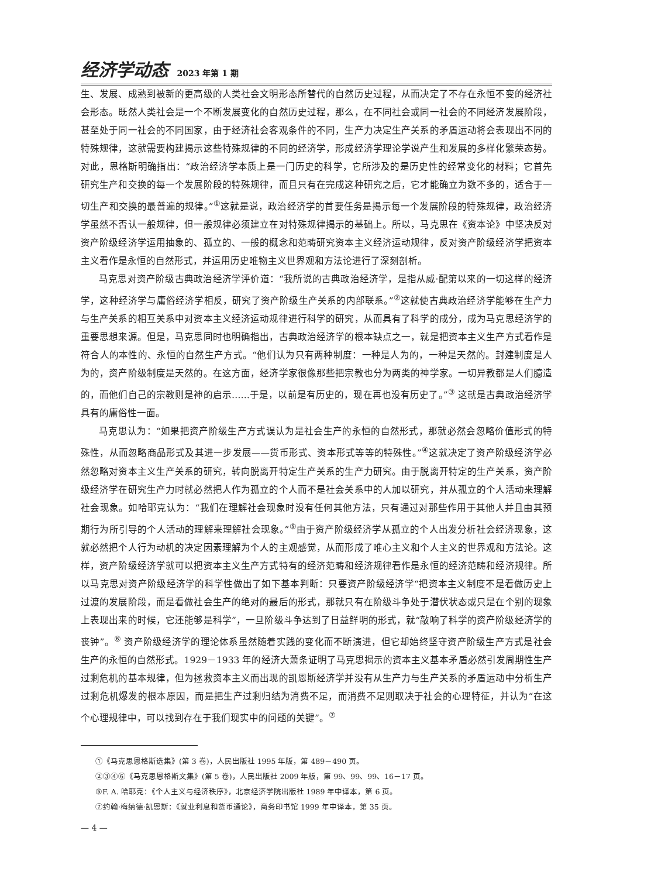经济学动态 2023 年第 1 期
生、发展、成熟到被新的更高级的人类社会文明形态所替代的自然历史过程，从而决定了不存在永恒不变的经济社会形态。既然人类社会是一个不断发展变化的自然历史过程，那么，在不同社会或同一社会的不同经济发展阶段，甚至处于同一社会的不同国家，由于经济社会客观条件的不同，生产力决定生产关系的矛盾运动将会表现出不同的特殊规律，这就需要构建揭示这些特殊规律的不同的经济学，形成经济学理论学说产生和发展的多样化繁荣态势。对此，恩格斯明确指出：“政治经济学本质上是一门历史的科学，它所涉及的是历史性的经常变化的材料；它首先研究生产和交换的每一个发展阶段的特殊规律，而且只有在完成这种研究之后，它才能确立为数不多的，适合于一切生产和交换的最普遍的规律。”<sup>①</sup>这就是说，政治经济学的首要任务是揭示每一个发展阶段的特殊规律，政治经济学虽然不否认一般规律，但一般规律必须建立在对特殊规律揭示的基础上。所以，马克思在《资本论》中坚决反对资产阶级经济学运用抽象的、孤立的、一般的概念和范畴研究资本主义经济运动规律，反对资产阶级经济学把资本主义看作是永恒的自然形式，并运用历史唯物主义世界观和方法论进行了深刻剖析。
马克思对资产阶级古典政治经济学评价道：“我所说的古典政治经济学，是指从威·配第以来的一切这样的经济学，这种经济学与庸俗经济学相反，研究了资产阶级生产关系的内部联系。”<sup>②</sup>这就使古典政治经济学能够在生产力与生产关系的相互关系中对资本主义经济运动规律进行科学的研究，从而具有了科学的成分，成为马克思经济学的重要思想来源。但是，马克思同时也明确指出，古典政治经济学的根本缺点之一，就是把资本主义生产方式看作是符合人的本性的、永恒的自然生产方式。“他们认为只有两种制度：一种是人为的，一种是天然的。封建制度是人为的，资产阶级制度是天然的。在这方面，经济学家很像那些把宗教也分为两类的神学家。一切异教都是人们臆造的，而他们自己的宗教则是神的启示……于是，以前是有历史的，现在再也没有历史了。”<sup>③</sup> 这就是古典政治经济学具有的庸俗性一面。
马克思认为：“如果把资产阶级生产方式误认为是社会生产的永恒的自然形式，那就必然会忽略价值形式的特殊性，从而忽略商品形式及其进一步发展——货币形式、资本形式等等的特殊性。”<sup>④</sup>这就决定了资产阶级经济学必然忽略对资本主义生产关系的研究，转向脱离开特定生产关系的生产力研究。由于脱离开特定的生产关系，资产阶级经济学在研究生产力时就必然把人作为孤立的个人而不是社会关系中的人加以研究，并从孤立的个人活动来理解社会现象。如哈耶克认为：“我们在理解社会现象时没有任何其他方法，只有通过对那些作用于其他人并且由其预期行为所引导的个人活动的理解来理解社会现象。”<sup>⑤</sup>由于资产阶级经济学从孤立的个人出发分析社会经济现象，这就必然把个人行为动机的决定因素理解为个人的主观感觉，从而形成了唯心主义和个人主义的世界观和方法论。这样，资产阶级经济学就可以把资本主义生产方式特有的经济范畴和经济规律看作是永恒的经济范畴和经济规律。所以马克思对资产阶级经济学的科学性做出了如下基本判断：只要资产阶级经济学“把资本主义制度不是看做历史上过渡的发展阶段，而是看做社会生产的绝对的最后的形式，那就只有在阶级斗争处于潜伏状态或只是在个别的现象上表现出来的时候，它还能够是科学”，一旦阶级斗争达到了日益鲜明的形式，就“敲响了科学的资产阶级经济学的丧钟”。<sup>⑥</sup> 资产阶级经济学的理论体系虽然随着实践的变化而不断演进，但它却始终坚守资产阶级生产方式是社会生产的永恒的自然形式。1929－1933 年的经济大萧条证明了马克思揭示的资本主义基本矛盾必然引发周期性生产过剩危机的基本规律，但为拯救资本主义而出现的凯恩斯经济学并没有从生产力与生产关系的矛盾运动中分析生产过剩危机爆发的根本原因，而是把生产过剩归结为消费不足，而消费不足则取决于社会的心理特征，并认为“在这个心理规律中，可以找到存在于我们现实中的问题的关键”。<sup>⑦</sup>
①《马克思恩格斯选集》(第 3 卷)，人民出版社 1995 年版，第 489－490 页。
②③④⑥《马克思恩格斯文集》(第 5 卷)，人民出版社 2009 年版，第 99、99、99、16－17 页。
⑤F. A. 哈耶克：《个人主义与经济秩序》，北京经济学院出版社 1989 年中译本，第 6 页。
⑦约翰·梅纳德·凯恩斯：《就业利息和货币通论》，商务印书馆 1999 年中译本，第 35 页。
— 4 —